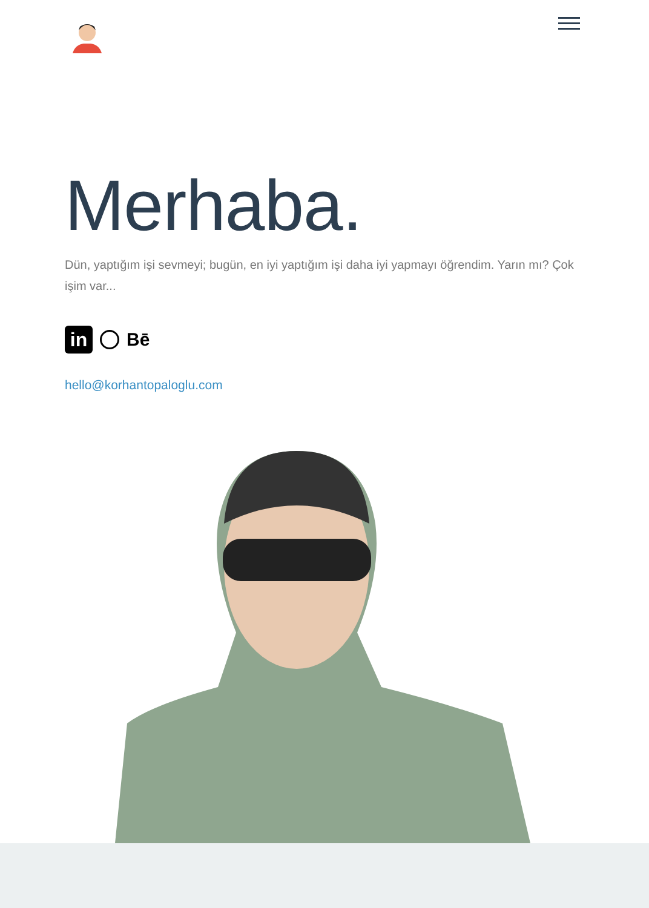Merhaba.
Dün, yaptığım işi sevmeyi; bugün, en iyi yaptığım işi daha iyi yapmayı öğrendim. Yarın mı? Çok işim var...
in
Bē
hello@korhantopaloglu.com